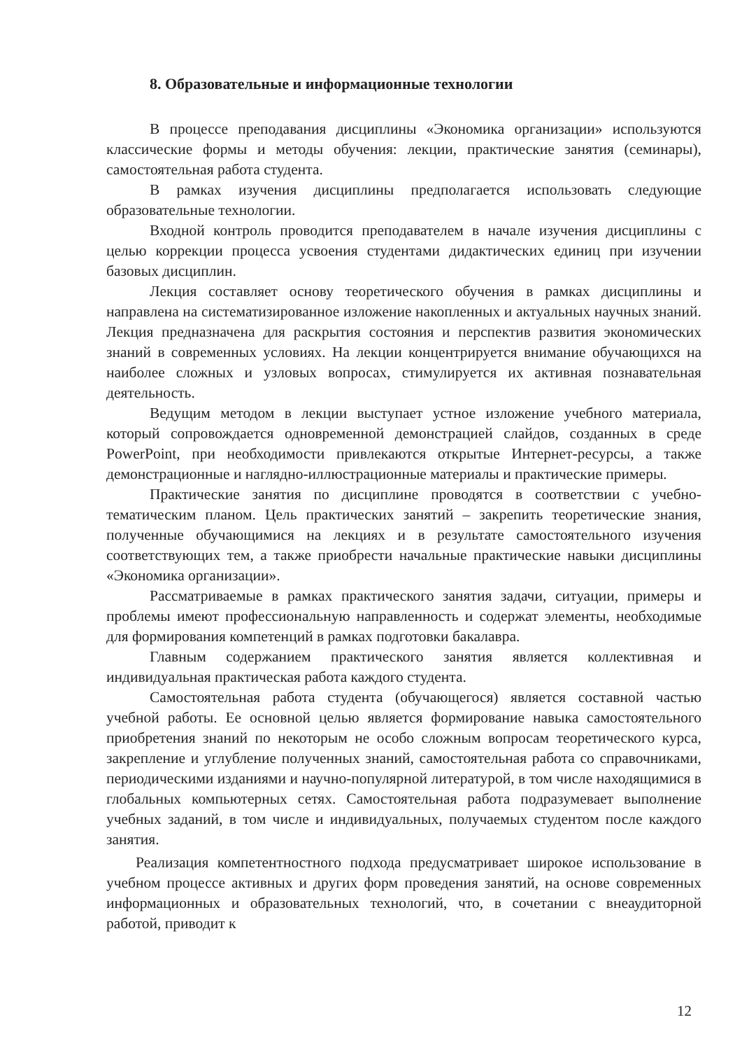8. Образовательные и информационные технологии
В процессе преподавания дисциплины «Экономика организации» используются классические формы и методы обучения: лекции, практические занятия (семинары), самостоятельная работа студента.
В рамках изучения дисциплины предполагается использовать следующие образовательные технологии.
Входной контроль проводится преподавателем в начале изучения дисциплины с целью коррекции процесса усвоения студентами дидактических единиц при изучении базовых дисциплин.
Лекция составляет основу теоретического обучения в рамках дисциплины и направлена на систематизированное изложение накопленных и актуальных научных знаний. Лекция предназначена для раскрытия состояния и перспектив развития экономических знаний в современных условиях. На лекции концентрируется внимание обучающихся на наиболее сложных и узловых вопросах, стимулируется их активная познавательная деятельность.
Ведущим методом в лекции выступает устное изложение учебного материала, который сопровождается одновременной демонстрацией слайдов, созданных в среде PowerPoint, при необходимости привлекаются открытые Интернет-ресурсы, а также демонстрационные и наглядно-иллюстрационные материалы и практические примеры.
Практические занятия по дисциплине проводятся в соответствии с учебно-тематическим планом. Цель практических занятий – закрепить теоретические знания, полученные обучающимися на лекциях и в результате самостоятельного изучения соответствующих тем, а также приобрести начальные практические навыки дисциплины «Экономика организации».
Рассматриваемые в рамках практического занятия задачи, ситуации, примеры и проблемы имеют профессиональную направленность и содержат элементы, необходимые для формирования компетенций в рамках подготовки бакалавра.
Главным содержанием практического занятия является коллективная и индивидуальная практическая работа каждого студента.
Самостоятельная работа студента (обучающегося) является составной частью учебной работы. Ее основной целью является формирование навыка самостоятельного приобретения знаний по некоторым не особо сложным вопросам теоретического курса, закрепление и углубление полученных знаний, самостоятельная работа со справочниками, периодическими изданиями и научно-популярной литературой, в том числе находящимися в глобальных компьютерных сетях. Самостоятельная работа подразумевает выполнение учебных заданий, в том числе и индивидуальных, получаемых студентом после каждого занятия.
Реализация компетентностного подхода предусматривает широкое использование в учебном процессе активных и других форм проведения занятий, на основе современных информационных и образовательных технологий, что, в сочетании с внеаудиторной работой, приводит к
12